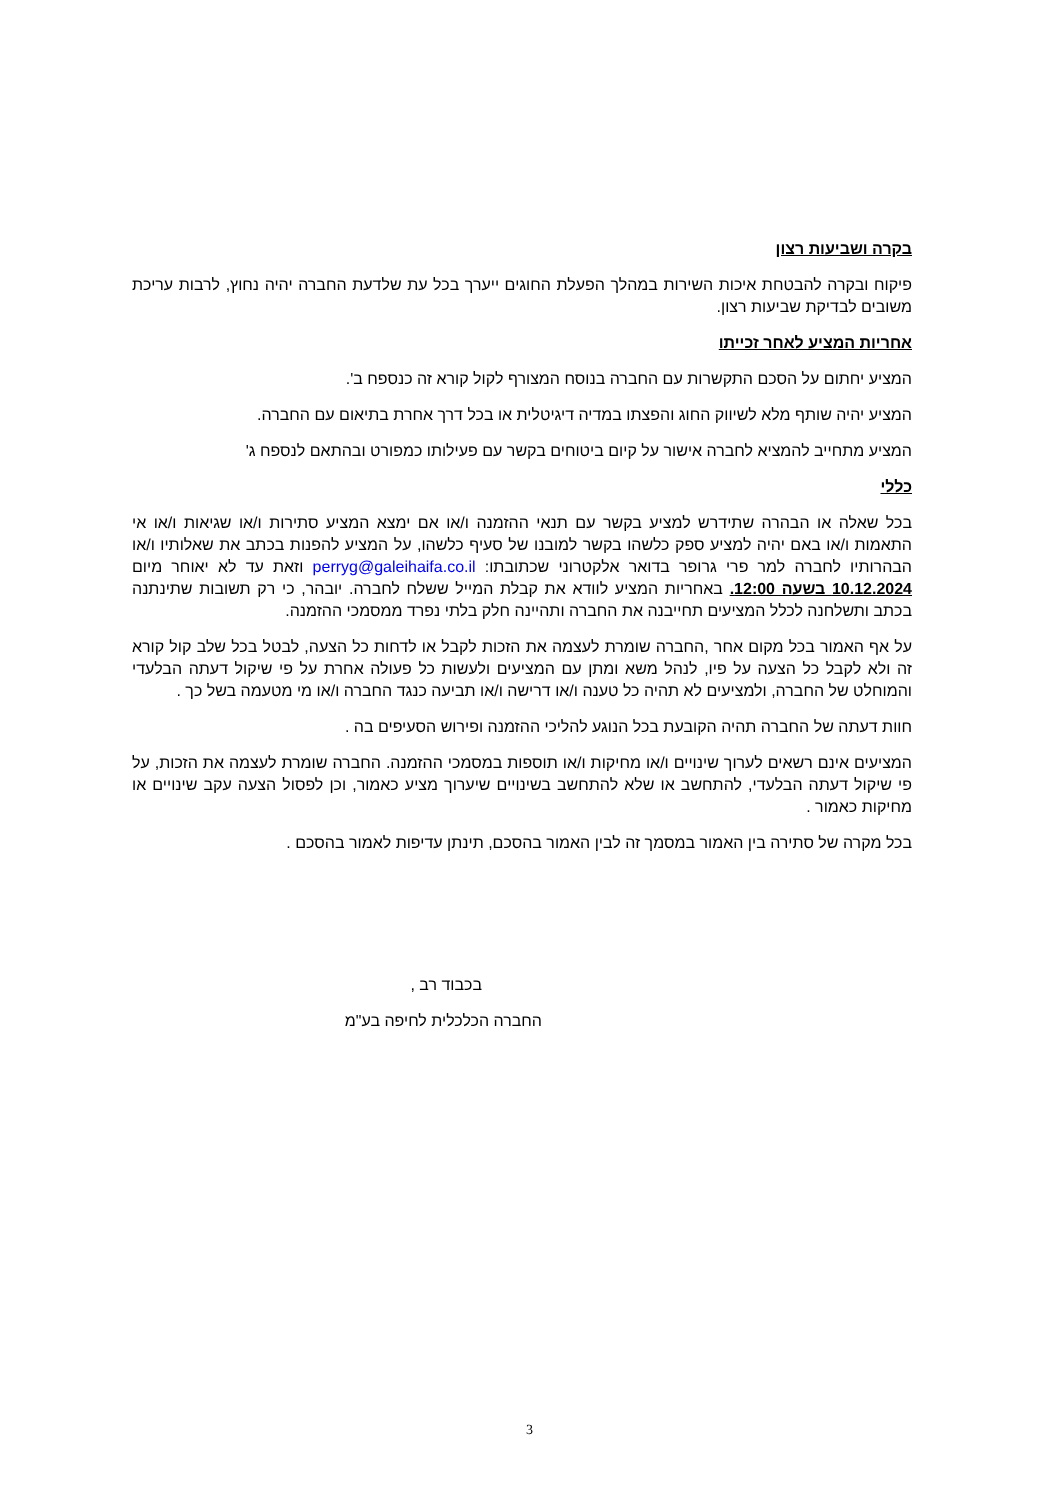בקרה ושביעות רצון
פיקוח ובקרה להבטחת איכות השירות במהלך הפעלת החוגים ייערך בכל עת שלדעת החברה יהיה נחוץ, לרבות עריכת משובים לבדיקת שביעות רצון.
אחריות המציע לאחר זכייתו
המציע יחתום על הסכם התקשרות עם החברה בנוסח המצורף לקול קורא זה כנספח ב'.
המציע יהיה שותף מלא לשיווק החוג והפצתו במדיה דיגיטלית או בכל דרך אחרת בתיאום עם החברה.
המציע מתחייב להמציא לחברה אישור על קיום ביטוחים בקשר עם פעילותו כמפורט ובהתאם לנספח ג'
כללי
בכל שאלה או הבהרה שתידרש למציע בקשר עם תנאי ההזמנה ו/או אם ימצא המציע סתירות ו/או שגיאות ו/או אי התאמות ו/או באם יהיה למציע ספק כלשהו בקשר למובנו של סעיף כלשהו, על המציע להפנות בכתב את שאלותיו ו/או הבהרותיו לחברה למר פרי גרופר בדואר אלקטרוני שכתובתו: perryg@galeihaifa.co.il וזאת עד לא יאוחר מיום 10.12.2024 בשעה 12:00. באחריות המציע לוודא את קבלת המייל ששלח לחברה. יובהר, כי רק תשובות שתינתנה בכתב ותשלחנה לכלל המציעים תחייבנה את החברה ותהיינה חלק בלתי נפרד ממסמכי ההזמנה.
על אף האמור בכל מקום אחר ,החברה שומרת לעצמה את הזכות לקבל או לדחות כל הצעה, לבטל בכל שלב קול קורא זה ולא לקבל כל הצעה על פיו, לנהל משא ומתן עם המציעים ולעשות כל פעולה אחרת על פי שיקול דעתה הבלעדי והמוחלט של החברה, ולמציעים לא תהיה כל טענה ו/או דרישה ו/או תביעה כנגד החברה ו/או מי מטעמה בשל כך .
חוות דעתה של החברה תהיה הקובעת בכל הנוגע להליכי ההזמנה ופירוש הסעיפים בה .
המציעים אינם רשאים לערוך שינויים ו/או מחיקות ו/או תוספות במסמכי ההזמנה. החברה שומרת לעצמה את הזכות, על פי שיקול דעתה הבלעדי, להתחשב או שלא להתחשב בשינויים שיערוך מציע כאמור, וכן לפסול הצעה עקב שינויים או מחיקות כאמור .
בכל מקרה של סתירה בין האמור במסמך זה לבין האמור בהסכם, תינתן עדיפות לאמור בהסכם .
בכבוד רב ,
החברה הכלכלית לחיפה בע"מ
3